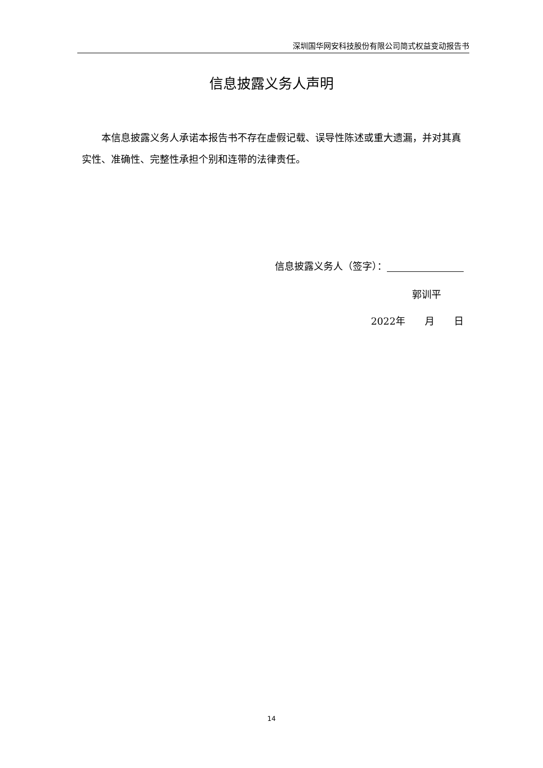深圳国华网安科技股份有限公司简式权益变动报告书
信息披露义务人声明
本信息披露义务人承诺本报告书不存在虚假记载、误导性陈述或重大遗漏，并对其真实性、准确性、完整性承担个别和连带的法律责任。
信息披露义务人（签字）：
郭训平
2022年　　月　　日
14